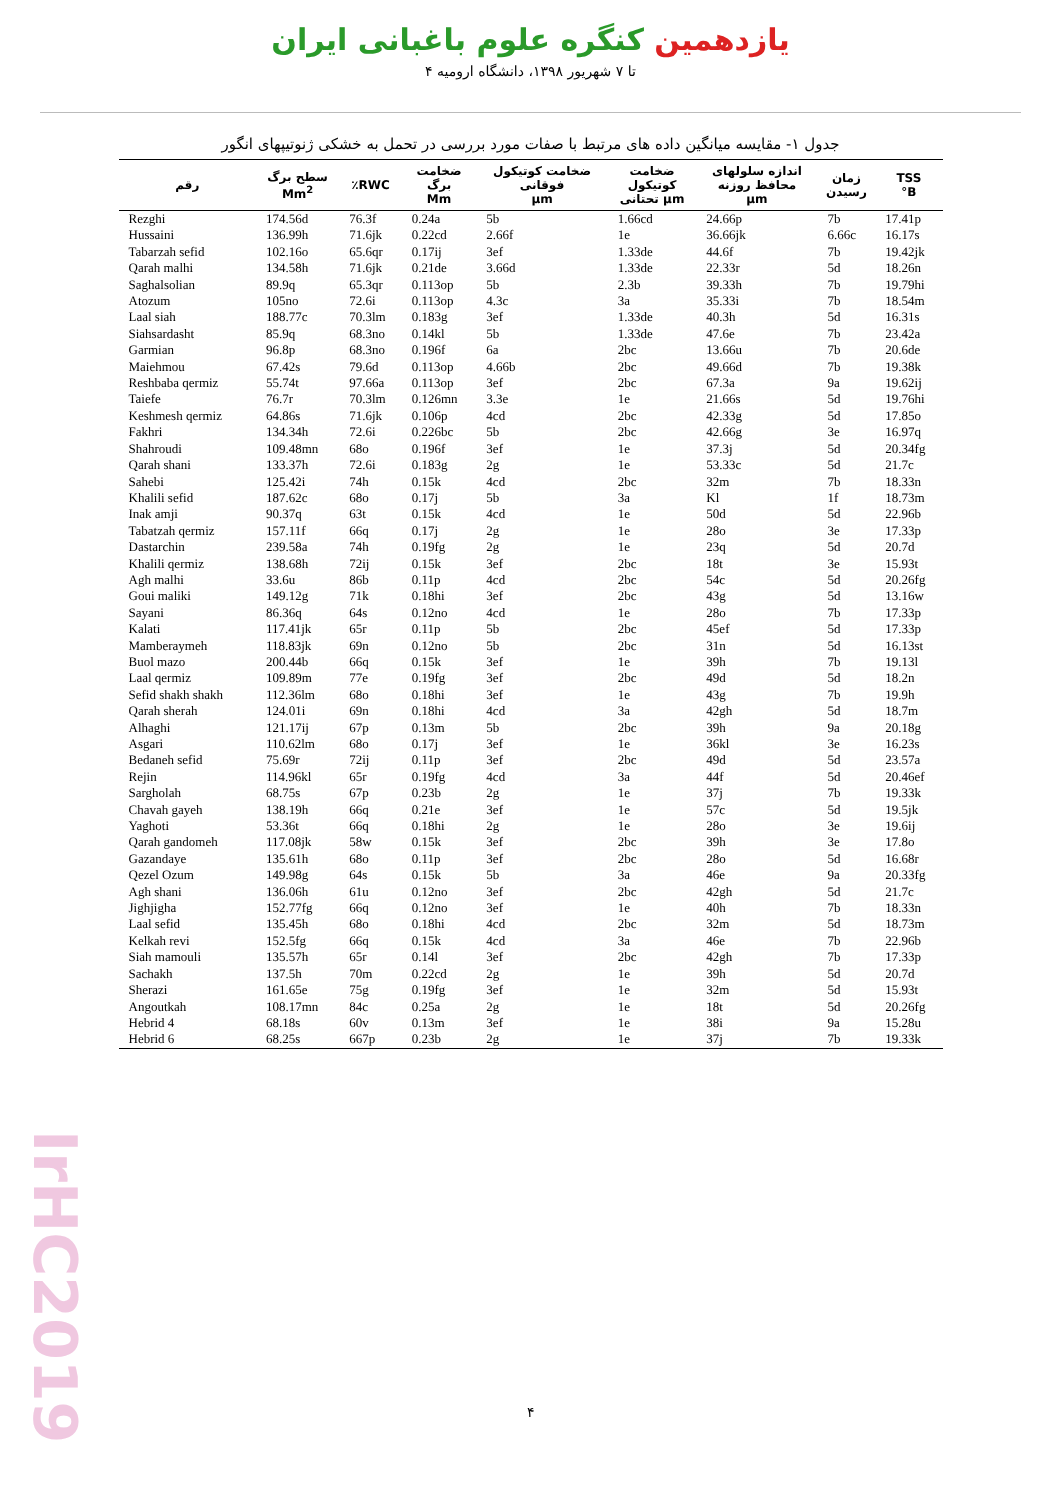یازدهمین کنگره علوم باغبانی ایران
۴ تا ۷ شهریور ۱۳۹۸، دانشگاه ارومیه
جدول ۱- مقایسه میانگین داده های مرتبط با صفات مورد بررسی در تحمل به خشکی ژنوتیپهای انگور
| رقم | سطح برگ Mm<sup>2</sup> | ٪RWC | ضخامت برگ Mm | ضخامت کوتیکول فوقانی µm | ضخامت کوتیکول تحتانی µm | اندازه سلولهای محافظ روزنه µm | زمان رسیدن | TSS °B |
| --- | --- | --- | --- | --- | --- | --- | --- | --- |
| Rezghi | 174.56d | 76.3f | 0.24a | 5b | 1.66cd | 24.66p | 7b | 17.41p |
| Hussaini | 136.99h | 71.6jk | 0.22cd | 2.66f | 1e | 36.66jk | 6.66c | 16.17s |
| Tabarzah sefid | 102.16o | 65.6qr | 0.17ij | 3ef | 1.33de | 44.6f | 7b | 19.42jk |
| Qarah malhi | 134.58h | 71.6jk | 0.21de | 3.66d | 1.33de | 22.33r | 5d | 18.26n |
| Saghalsolian | 89.9q | 65.3qr | 0.113op | 5b | 2.3b | 39.33h | 7b | 19.79hi |
| Atozum | 105no | 72.6i | 0.113op | 4.3c | 3a | 35.33i | 7b | 18.54m |
| Laal siah | 188.77c | 70.3lm | 0.183g | 3ef | 1.33de | 40.3h | 5d | 16.31s |
| Siahsardasht | 85.9q | 68.3no | 0.14kl | 5b | 1.33de | 47.6e | 7b | 23.42a |
| Garmian | 96.8p | 68.3no | 0.196f | 6a | 2bc | 13.66u | 7b | 20.6de |
| Maiehmou | 67.42s | 79.6d | 0.113op | 4.66b | 2bc | 49.66d | 7b | 19.38k |
| Reshbaba qermiz | 55.74t | 97.66a | 0.113op | 3ef | 2bc | 67.3a | 9a | 19.62ij |
| Taiefe | 76.7r | 70.3lm | 0.126mn | 3.3e | 1e | 21.66s | 5d | 19.76hi |
| Keshmesh qermiz | 64.86s | 71.6jk | 0.106p | 4cd | 2bc | 42.33g | 5d | 17.85o |
| Fakhri | 134.34h | 72.6i | 0.226bc | 5b | 2bc | 42.66g | 3e | 16.97q |
| Shahroudi | 109.48mn | 68o | 0.196f | 3ef | 1e | 37.3j | 5d | 20.34fg |
| Qarah shani | 133.37h | 72.6i | 0.183g | 2g | 1e | 53.33c | 5d | 21.7c |
| Sahebi | 125.42i | 74h | 0.15k | 4cd | 2bc | 32m | 7b | 18.33n |
| Khalili sefid | 187.62c | 68o | 0.17j | 5b | 3a | Kl | 1f | 18.73m |
| Inak amji | 90.37q | 63t | 0.15k | 4cd | 1e | 50d | 5d | 22.96b |
| Tabatzah qermiz | 157.11f | 66q | 0.17j | 2g | 1e | 28o | 3e | 17.33p |
| Dastarchin | 239.58a | 74h | 0.19fg | 2g | 1e | 23q | 5d | 20.7d |
| Khalili qermiz | 138.68h | 72ij | 0.15k | 3ef | 2bc | 18t | 3e | 15.93t |
| Agh malhi | 33.6u | 86b | 0.11p | 4cd | 2bc | 54c | 5d | 20.26fg |
| Goui maliki | 149.12g | 71k | 0.18hi | 3ef | 2bc | 43g | 5d | 13.16w |
| Sayani | 86.36q | 64s | 0.12no | 4cd | 1e | 28o | 7b | 17.33p |
| Kalati | 117.41jk | 65r | 0.11p | 5b | 2bc | 45ef | 5d | 17.33p |
| Mamberaymeh | 118.83jk | 69n | 0.12no | 5b | 2bc | 31n | 5d | 16.13st |
| Buol mazo | 200.44b | 66q | 0.15k | 3ef | 1e | 39h | 7b | 19.13l |
| Laal qermiz | 109.89m | 77e | 0.19fg | 3ef | 2bc | 49d | 5d | 18.2n |
| Sefid shakh shakh | 112.36lm | 68o | 0.18hi | 3ef | 1e | 43g | 7b | 19.9h |
| Qarah sherah | 124.01i | 69n | 0.18hi | 4cd | 3a | 42gh | 5d | 18.7m |
| Alhaghi | 121.17ij | 67p | 0.13m | 5b | 2bc | 39h | 9a | 20.18g |
| Asgari | 110.62lm | 68o | 0.17j | 3ef | 1e | 36kl | 3e | 16.23s |
| Bedaneh sefid | 75.69r | 72ij | 0.11p | 3ef | 2bc | 49d | 5d | 23.57a |
| Rejin | 114.96kl | 65r | 0.19fg | 4cd | 3a | 44f | 5d | 20.46ef |
| Sargholah | 68.75s | 67p | 0.23b | 2g | 1e | 37j | 7b | 19.33k |
| Chavah gayeh | 138.19h | 66q | 0.21e | 3ef | 1e | 57c | 5d | 19.5jk |
| Yaghoti | 53.36t | 66q | 0.18hi | 2g | 1e | 28o | 3e | 19.6ij |
| Qarah gandomeh | 117.08jk | 58w | 0.15k | 3ef | 2bc | 39h | 3e | 17.8o |
| Gazandaye | 135.61h | 68o | 0.11p | 3ef | 2bc | 28o | 5d | 16.68r |
| Qezel Ozum | 149.98g | 64s | 0.15k | 5b | 3a | 46e | 9a | 20.33fg |
| Agh shani | 136.06h | 61u | 0.12no | 3ef | 2bc | 42gh | 5d | 21.7c |
| Jighjigha | 152.77fg | 66q | 0.12no | 3ef | 1e | 40h | 7b | 18.33n |
| Laal sefid | 135.45h | 68o | 0.18hi | 4cd | 2bc | 32m | 5d | 18.73m |
| Kelkah revi | 152.5fg | 66q | 0.15k | 4cd | 3a | 46e | 7b | 22.96b |
| Siah mamouli | 135.57h | 65r | 0.14l | 3ef | 2bc | 42gh | 7b | 17.33p |
| Sachakh | 137.5h | 70m | 0.22cd | 2g | 1e | 39h | 5d | 20.7d |
| Sherazi | 161.65e | 75g | 0.19fg | 3ef | 1e | 32m | 5d | 15.93t |
| Angoutkah | 108.17mn | 84c | 0.25a | 2g | 1e | 18t | 5d | 20.26fg |
| Hebrid 4 | 68.18s | 60v | 0.13m | 3ef | 1e | 38i | 9a | 15.28u |
| Hebrid 6 | 68.25s | 667p | 0.23b | 2g | 1e | 37j | 7b | 19.33k |
۴
IrHC2019